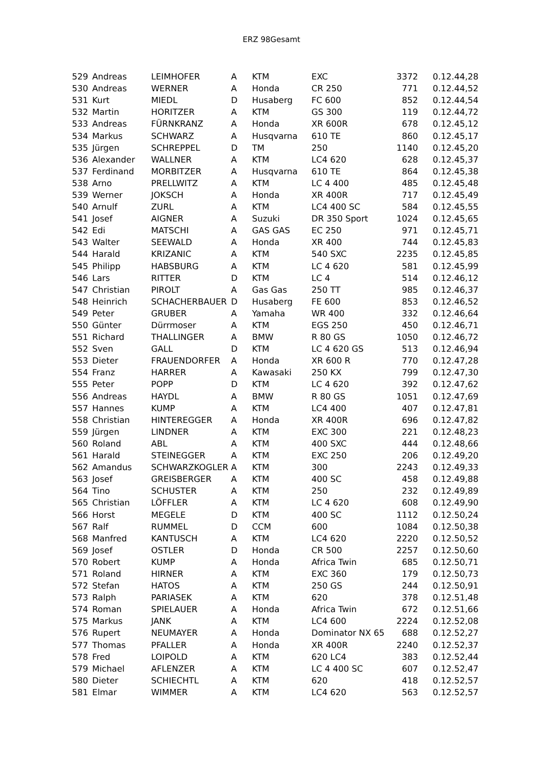ERZ 98Gesamt
| 529 | Andreas | LEIMHOFER | A | KTM | EXC | 3372 | 0.12.44,28 |
| 530 | Andreas | WERNER | A | Honda | CR 250 | 771 | 0.12.44,52 |
| 531 | Kurt | MIEDL | D | Husaberg | FC 600 | 852 | 0.12.44,54 |
| 532 | Martin | HORITZER | A | KTM | GS 300 | 119 | 0.12.44,72 |
| 533 | Andreas | FÜRNKRANZ | A | Honda | XR 600R | 678 | 0.12.45,12 |
| 534 | Markus | SCHWARZ | A | Husqvarna | 610 TE | 860 | 0.12.45,17 |
| 535 | Jürgen | SCHREPPEL | D | TM | 250 | 1140 | 0.12.45,20 |
| 536 | Alexander | WALLNER | A | KTM | LC4 620 | 628 | 0.12.45,37 |
| 537 | Ferdinand | MORBITZER | A | Husqvarna | 610 TE | 864 | 0.12.45,38 |
| 538 | Arno | PRELLWITZ | A | KTM | LC 4 400 | 485 | 0.12.45,48 |
| 539 | Werner | JOKSCH | A | Honda | XR 400R | 717 | 0.12.45,49 |
| 540 | Arnulf | ZURL | A | KTM | LC4 400 SC | 584 | 0.12.45,55 |
| 541 | Josef | AIGNER | A | Suzuki | DR 350 Sport | 1024 | 0.12.45,65 |
| 542 | Edi | MATSCHI | A | GAS GAS | EC 250 | 971 | 0.12.45,71 |
| 543 | Walter | SEEWALD | A | Honda | XR 400 | 744 | 0.12.45,83 |
| 544 | Harald | KRIZANIC | A | KTM | 540 SXC | 2235 | 0.12.45,85 |
| 545 | Philipp | HABSBURG | A | KTM | LC 4 620 | 581 | 0.12.45,99 |
| 546 | Lars | RITTER | D | KTM | LC 4 | 514 | 0.12.46,12 |
| 547 | Christian | PIROLT | A | Gas Gas | 250 TT | 985 | 0.12.46,37 |
| 548 | Heinrich | SCHACHERBAUER | D | Husaberg | FE 600 | 853 | 0.12.46,52 |
| 549 | Peter | GRUBER | A | Yamaha | WR 400 | 332 | 0.12.46,64 |
| 550 | Günter | Dürrmoser | A | KTM | EGS 250 | 450 | 0.12.46,71 |
| 551 | Richard | THALLINGER | A | BMW | R 80 GS | 1050 | 0.12.46,72 |
| 552 | Sven | GALL | D | KTM | LC 4 620 GS | 513 | 0.12.46,94 |
| 553 | Dieter | FRAUENDORFER | A | Honda | XR 600 R | 770 | 0.12.47,28 |
| 554 | Franz | HARRER | A | Kawasaki | 250 KX | 799 | 0.12.47,30 |
| 555 | Peter | POPP | D | KTM | LC 4 620 | 392 | 0.12.47,62 |
| 556 | Andreas | HAYDL | A | BMW | R 80 GS | 1051 | 0.12.47,69 |
| 557 | Hannes | KUMP | A | KTM | LC4 400 | 407 | 0.12.47,81 |
| 558 | Christian | HINTEREGGER | A | Honda | XR 400R | 696 | 0.12.47,82 |
| 559 | Jürgen | LINDNER | A | KTM | EXC 300 | 221 | 0.12.48,23 |
| 560 | Roland | ABL | A | KTM | 400 SXC | 444 | 0.12.48,66 |
| 561 | Harald | STEINEGGER | A | KTM | EXC 250 | 206 | 0.12.49,20 |
| 562 | Amandus | SCHWARZKOGLER | A | KTM | 300 | 2243 | 0.12.49,33 |
| 563 | Josef | GREISBERGER | A | KTM | 400 SC | 458 | 0.12.49,88 |
| 564 | Tino | SCHUSTER | A | KTM | 250 | 232 | 0.12.49,89 |
| 565 | Christian | LÖFFLER | A | KTM | LC 4 620 | 608 | 0.12.49,90 |
| 566 | Horst | MEGELE | D | KTM | 400 SC | 1112 | 0.12.50,24 |
| 567 | Ralf | RUMMEL | D | CCM | 600 | 1084 | 0.12.50,38 |
| 568 | Manfred | KANTUSCH | A | KTM | LC4 620 | 2220 | 0.12.50,52 |
| 569 | Josef | OSTLER | D | Honda | CR 500 | 2257 | 0.12.50,60 |
| 570 | Robert | KUMP | A | Honda | Africa Twin | 685 | 0.12.50,71 |
| 571 | Roland | HIRNER | A | KTM | EXC 360 | 179 | 0.12.50,73 |
| 572 | Stefan | HATOS | A | KTM | 250 GS | 244 | 0.12.50,91 |
| 573 | Ralph | PARIASEK | A | KTM | 620 | 378 | 0.12.51,48 |
| 574 | Roman | SPIELAUER | A | Honda | Africa Twin | 672 | 0.12.51,66 |
| 575 | Markus | JANK | A | KTM | LC4 600 | 2224 | 0.12.52,08 |
| 576 | Rupert | NEUMAYER | A | Honda | Dominator NX 65 | 688 | 0.12.52,27 |
| 577 | Thomas | PFALLER | A | Honda | XR 400R | 2240 | 0.12.52,37 |
| 578 | Fred | LOIPOLD | A | KTM | 620 LC4 | 383 | 0.12.52,44 |
| 579 | Michael | AFLENZER | A | KTM | LC 4 400 SC | 607 | 0.12.52,47 |
| 580 | Dieter | SCHIECHTL | A | KTM | 620 | 418 | 0.12.52,57 |
| 581 | Elmar | WIMMER | A | KTM | LC4 620 | 563 | 0.12.52,57 |